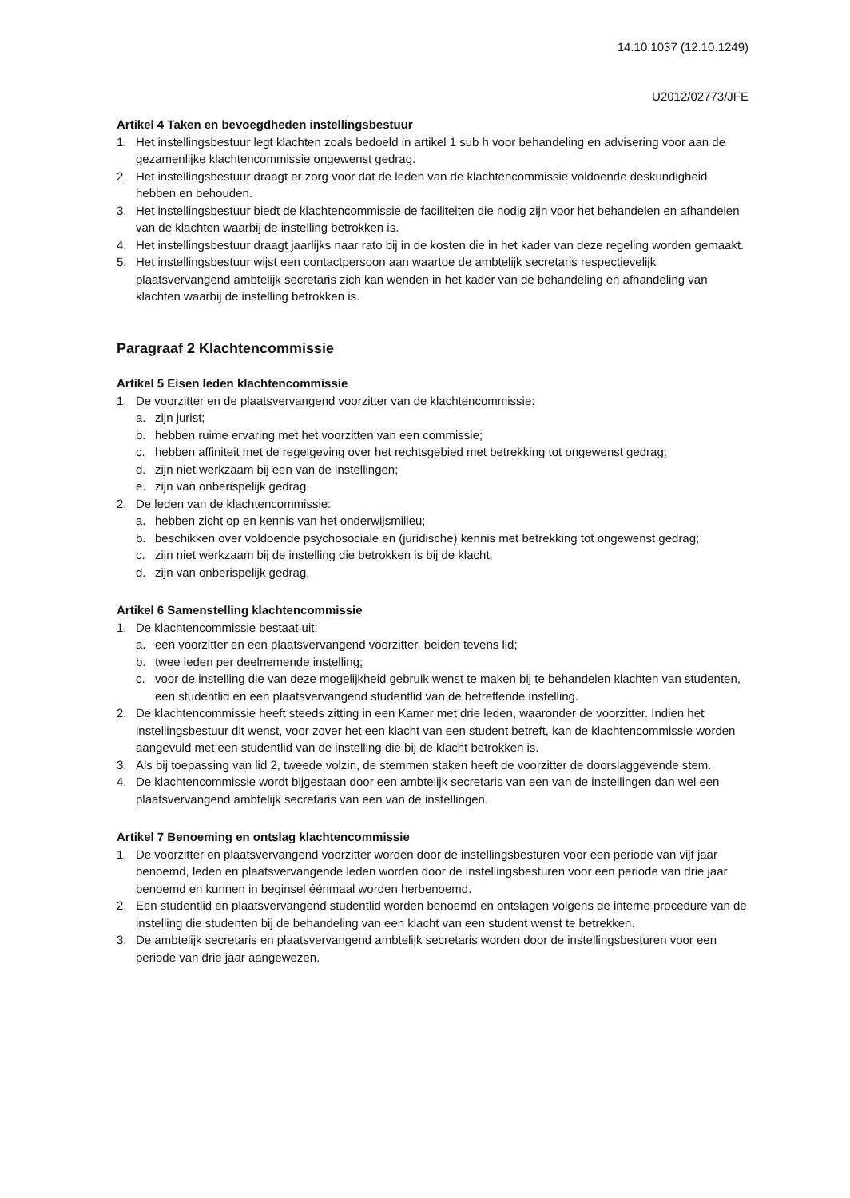14.10.1037 (12.10.1249)
U2012/02773/JFE
Artikel 4 Taken en bevoegdheden instellingsbestuur
1. Het instellingsbestuur legt klachten zoals bedoeld in artikel 1 sub h voor behandeling en advisering voor aan de gezamenlijke klachtencommissie ongewenst gedrag.
2. Het instellingsbestuur draagt er zorg voor dat de leden van de klachtencommissie voldoende deskundigheid hebben en behouden.
3. Het instellingsbestuur biedt de klachtencommissie de faciliteiten die nodig zijn voor het behandelen en afhandelen van de klachten waarbij de instelling betrokken is.
4. Het instellingsbestuur draagt jaarlijks naar rato bij in de kosten die in het kader van deze regeling worden gemaakt.
5. Het instellingsbestuur wijst een contactpersoon aan waartoe de ambtelijk secretaris respectievelijk plaatsvervangend ambtelijk secretaris zich kan wenden in het kader van de behandeling en afhandeling van klachten waarbij de instelling betrokken is.
Paragraaf 2 Klachtencommissie
Artikel 5 Eisen leden klachtencommissie
1. De voorzitter en de plaatsvervangend voorzitter van de klachtencommissie:
a. zijn jurist;
b. hebben ruime ervaring met het voorzitten van een commissie;
c. hebben affiniteit met de regelgeving over het rechtsgebied met betrekking tot ongewenst gedrag;
d. zijn niet werkzaam bij een van de instellingen;
e. zijn van onberispelijk gedrag.
2. De leden van de klachtencommissie:
a. hebben zicht op en kennis van het onderwijsmilieu;
b. beschikken over voldoende psychosociale en (juridische) kennis met betrekking tot ongewenst gedrag;
c. zijn niet werkzaam bij de instelling die betrokken is bij de klacht;
d. zijn van onberispelijk gedrag.
Artikel 6 Samenstelling klachtencommissie
1. De klachtencommissie bestaat uit:
a. een voorzitter en een plaatsvervangend voorzitter, beiden tevens lid;
b. twee leden per deelnemende instelling;
c. voor de instelling die van deze mogelijkheid gebruik wenst te maken bij te behandelen klachten van studenten, een studentlid en een plaatsvervangend studentlid van de betreffende instelling.
2. De klachtencommissie heeft steeds zitting in een Kamer met drie leden, waaronder de voorzitter. Indien het instellingsbestuur dit wenst, voor zover het een klacht van een student betreft, kan de klachtencommissie worden aangevuld met een studentlid van de instelling die bij de klacht betrokken is.
3. Als bij toepassing van lid 2, tweede volzin, de stemmen staken heeft de voorzitter de doorslaggevende stem.
4. De klachtencommissie wordt bijgestaan door een ambtelijk secretaris van een van de instellingen dan wel een plaatsvervangend ambtelijk secretaris van een van de instellingen.
Artikel 7 Benoeming en ontslag klachtencommissie
1. De voorzitter en plaatsvervangend voorzitter worden door de instellingsbesturen voor een periode van vijf jaar benoemd, leden en plaatsvervangende leden worden door de instellingsbesturen voor een periode van drie jaar benoemd en kunnen in beginsel éénmaal worden herbenoemd.
2. Een studentlid en plaatsvervangend studentlid worden benoemd en ontslagen volgens de interne procedure van de instelling die studenten bij de behandeling van een klacht van een student wenst te betrekken.
3. De ambtelijk secretaris en plaatsvervangend ambtelijk secretaris worden door de instellingsbesturen voor een periode van drie jaar aangewezen.